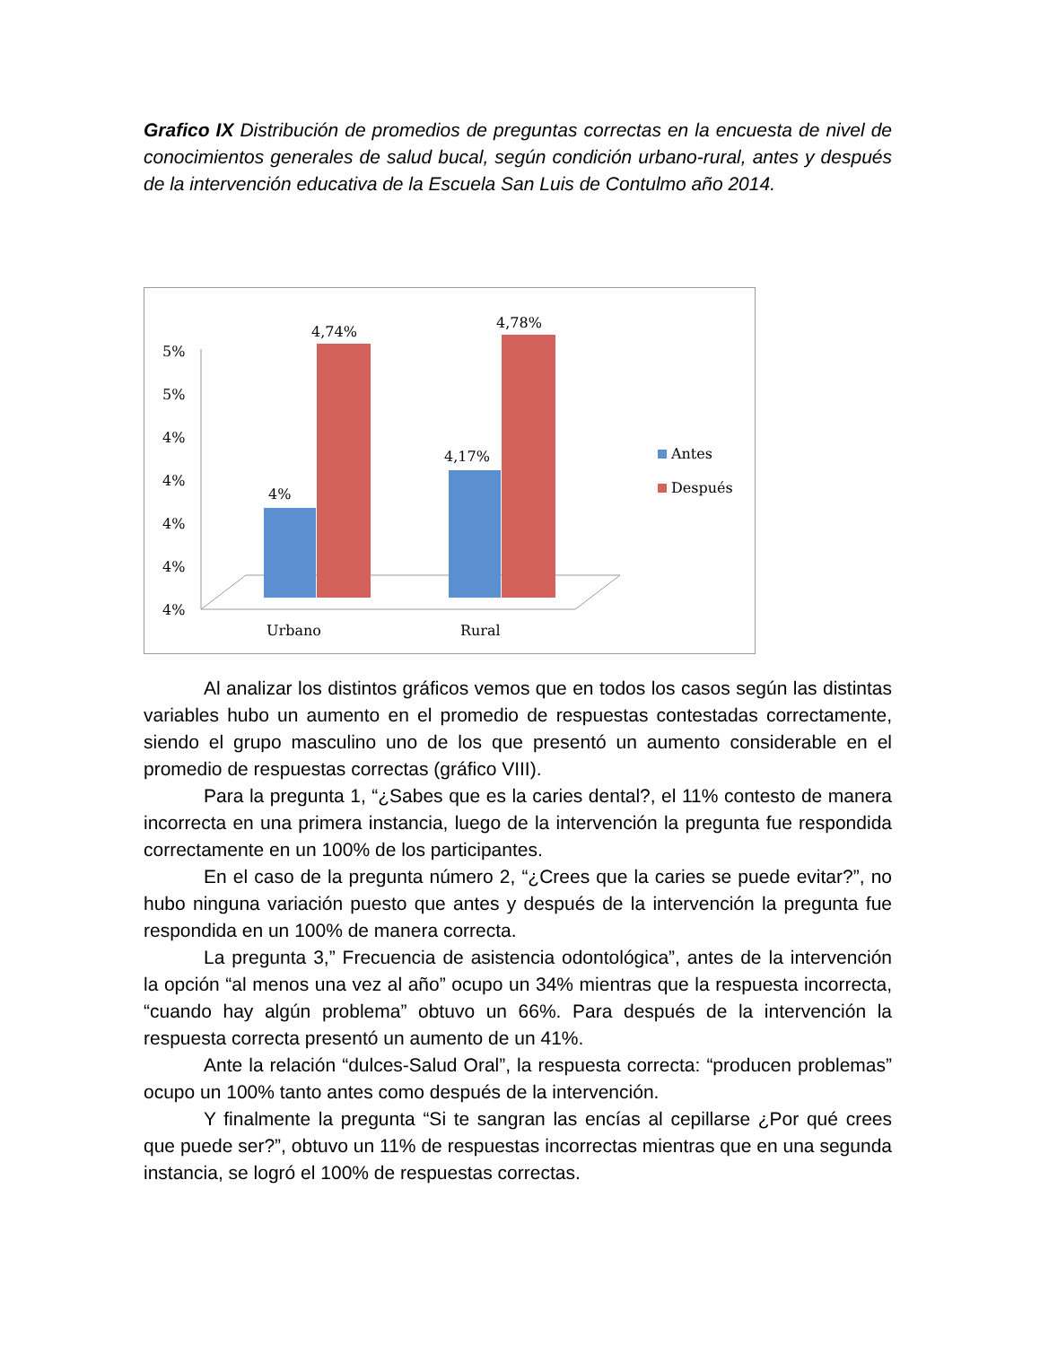Grafico IX Distribución de promedios de preguntas correctas en la encuesta de nivel de conocimientos generales de salud bucal, según condición urbano-rural, antes y después de la intervención educativa de la Escuela San Luis de Contulmo año 2014.
5%
5%
4%
4%
4%
4%
4%
4%
4,74%
4,17%
4,78%
Urbano
Rural
Antes
Después
Al analizar los distintos gráficos vemos que en todos los casos según las distintas variables hubo un aumento en el promedio de respuestas contestadas correctamente, siendo el grupo masculino uno de los que presentó un aumento considerable en el promedio de respuestas correctas (gráfico VIII).
Para la pregunta 1, “¿Sabes que es la caries dental?, el 11% contesto de manera incorrecta en una primera instancia, luego de la intervención la pregunta fue respondida correctamente en un 100% de los participantes.
En el caso de la pregunta número 2, “¿Crees que la caries se puede evitar?”, no hubo ninguna variación puesto que antes y después de la intervención la pregunta fue respondida en un 100% de manera correcta.
La pregunta 3,” Frecuencia de asistencia odontológica”, antes de la intervención la opción “al menos una vez al año” ocupo un 34% mientras que la respuesta incorrecta, “cuando hay algún problema” obtuvo un 66%. Para después de la intervención la respuesta correcta presentó un aumento de un 41%.
Ante la relación “dulces-Salud Oral”, la respuesta correcta: “producen problemas” ocupo un 100% tanto antes como después de la intervención.
Y finalmente la pregunta “Si te sangran las encías al cepillarse ¿Por qué crees que puede ser?”, obtuvo un 11% de respuestas incorrectas mientras que en una segunda instancia, se logró el 100% de respuestas correctas.